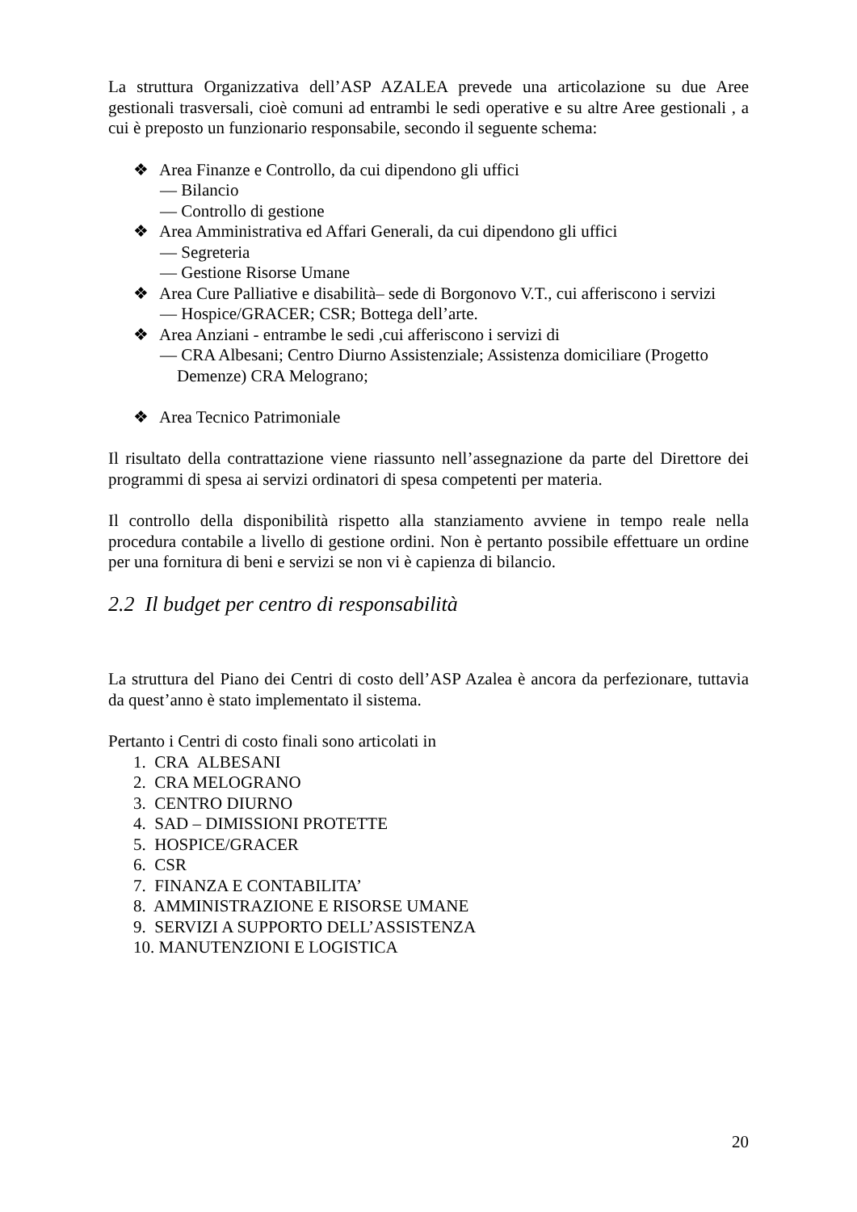La struttura Organizzativa dell’ASP AZALEA prevede una articolazione su due Aree gestionali trasversali, cioè comuni ad entrambi le sedi operative e su altre Aree gestionali , a cui è preposto un funzionario responsabile, secondo il seguente schema:
❖ Area Finanze e Controllo, da cui dipendono gli uffici
— Bilancio
— Controllo di gestione
❖ Area Amministrativa ed Affari Generali, da cui dipendono gli uffici
— Segreteria
— Gestione Risorse Umane
❖ Area Cure Palliative e disabilità– sede di Borgonovo V.T., cui afferiscono i servizi
— Hospice/GRACER; CSR; Bottega dell’arte.
❖ Area Anziani - entrambe le sedi ,cui afferiscono i servizi di
— CRA Albesani; Centro Diurno Assistenziale; Assistenza domiciliare (Progetto
Demenze) CRA Melograno;
❖ Area Tecnico Patrimoniale
Il risultato della contrattazione viene riassunto nell’assegnazione da parte del Direttore dei programmi di spesa ai servizi ordinatori di spesa competenti per materia.
Il controllo della disponibilità rispetto alla stanziamento avviene in tempo reale nella procedura contabile a livello di gestione ordini. Non è pertanto possibile effettuare un ordine per una fornitura di beni e servizi se non vi è capienza di bilancio.
2.2 Il budget per centro di responsabilità
La struttura del Piano dei Centri di costo dell’ASP Azalea è ancora da perfezionare, tuttavia da quest’anno è stato implementato il sistema.
Pertanto i Centri di costo finali sono articolati in
1. CRA ALBESANI
2. CRA MELOGRANO
3. CENTRO DIURNO
4. SAD – DIMISSIONI PROTETTE
5. HOSPICE/GRACER
6. CSR
7. FINANZA E CONTABILITA’
8. AMMINISTRAZIONE E RISORSE UMANE
9. SERVIZI A SUPPORTO DELL’ASSISTENZA
10. MANUTENZIONI E LOGISTICA
20